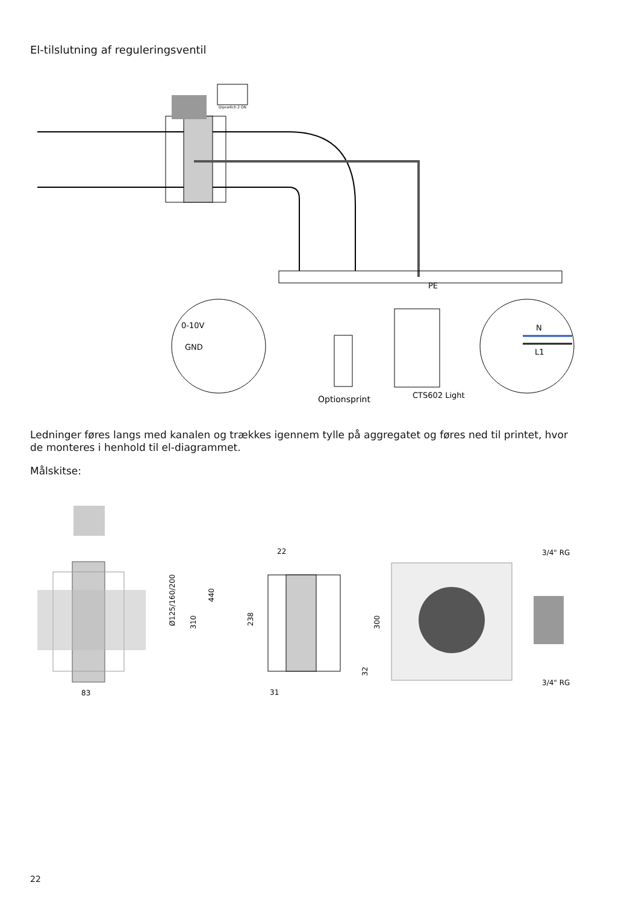El-tilslutning af reguleringsventil
Dipswitch 2 ON
PE
0-10V
GND
N
L1
Optionsprint
CTS602 Light
Ledninger føres langs med kanalen og trækkes igennem tylle på aggregatet og føres ned til printet, hvor de monteres i henhold til el-diagrammet.
Målskitse:
83
Ø125/160/200
310
440
22
238
300
32
31
3/4" RG
3/4" RG
22